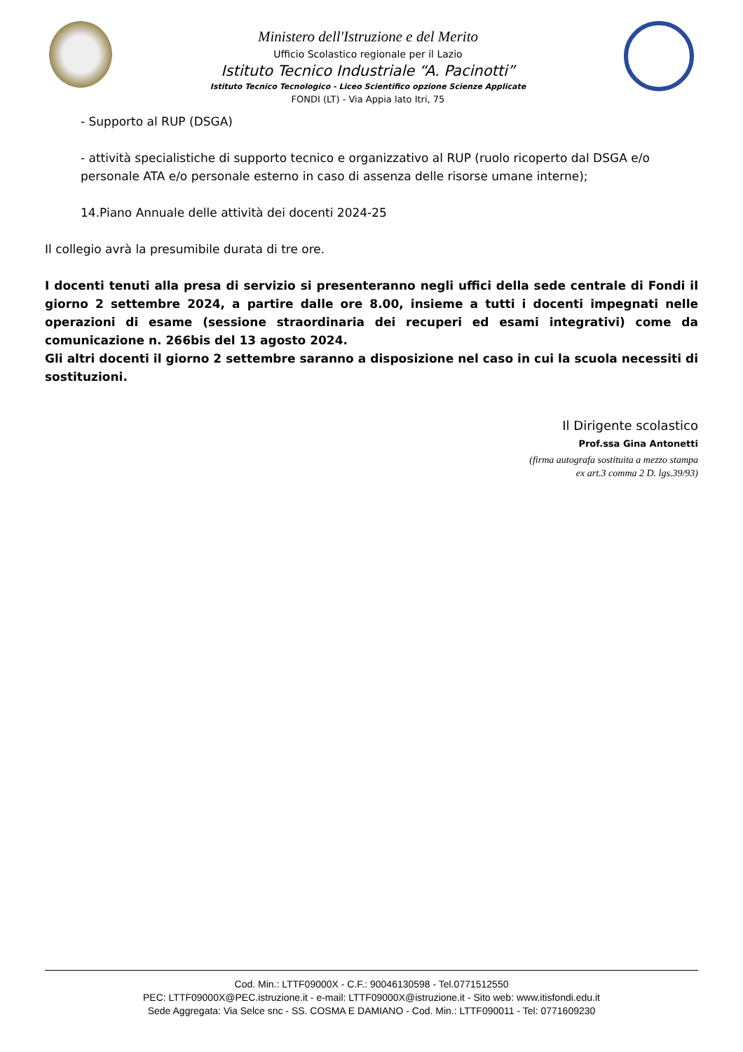Ministero dell'Istruzione e del Merito
Ufficio Scolastico regionale per il Lazio
Istituto Tecnico Industriale “A. Pacinotti”
Istituto Tecnico Tecnologico - Liceo Scientifico opzione Scienze Applicate
FONDI (LT) - Via Appia lato Itri, 75
- Supporto al RUP (DSGA)
- attività specialistiche di supporto tecnico e organizzativo al RUP (ruolo ricoperto dal DSGA e/o personale ATA e/o personale esterno in caso di assenza delle risorse umane interne);
14.Piano Annuale delle attività dei docenti 2024-25
Il collegio avrà la presumibile durata di tre ore.
I docenti tenuti alla presa di servizio si presenteranno negli uffici della sede centrale di Fondi il giorno 2 settembre 2024, a partire dalle ore 8.00, insieme a tutti i docenti impegnati nelle operazioni di esame (sessione straordinaria dei recuperi ed esami integrativi) come da comunicazione n. 266bis del 13 agosto 2024.
Gli altri docenti il giorno 2 settembre saranno a disposizione nel caso in cui la scuola necessiti di sostituzioni.
Il Dirigente scolastico
Prof.ssa Gina Antonetti
(firma autografa sostituita a mezzo stampa
ex art.3 comma 2 D. lgs.39/93)
Cod. Min.: LTTF09000X - C.F.: 90046130598 - Tel.0771512550
PEC: LTTF09000X@PEC.istruzione.it - e-mail: LTTF09000X@istruzione.it - Sito web: www.itisfondi.edu.it
Sede Aggregata: Via Selce snc - SS. COSMA E DAMIANO - Cod. Min.: LTTF090011 - Tel: 0771609230